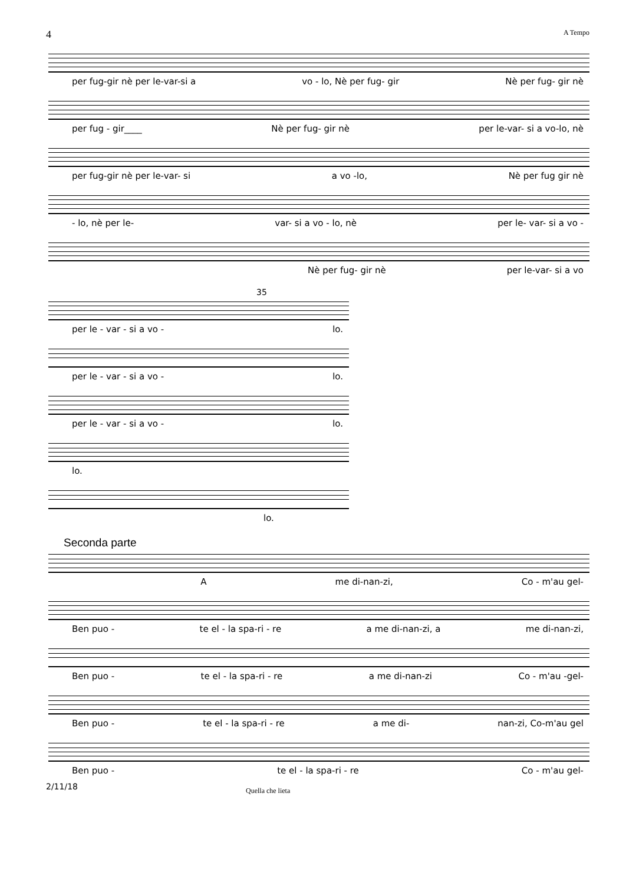4 A Tempo
per fug-gir nè per le-var-si a vo - lo, Nè per fug- gir Nè per fug- gir nè
per fug - gir____ Nè per fug- gir nè per le-var- si a vo-lo, nè
per fug-gir nè per le-var- si a vo -lo, Nè per fug gir nè
- lo, nè per le- var- si a vo - lo, nè per le- var- si a vo -
Nè per fug- gir nè per le-var- si a vo
35
per le - var - si a vo - lo.
per le - var - si a vo - lo.
per le - var - si a vo - lo.
lo.
lo.
Seconda parte
Ame di-nan-zi, Co - m'au gel-
Ben puo - te el - la spa-ri - re a me di-nan-zi, a me di-nan-zi,
Ben puo - te el - la spa-ri - re a me di-nan-zi Co - m'au -gel-
Ben puo - te el - la spa-ri - re a me di- nan-zi, Co-m'au gel
Ben puo - te el - la spa-ri - re Co - m'au gel-
2/11/18 Quella che lieta